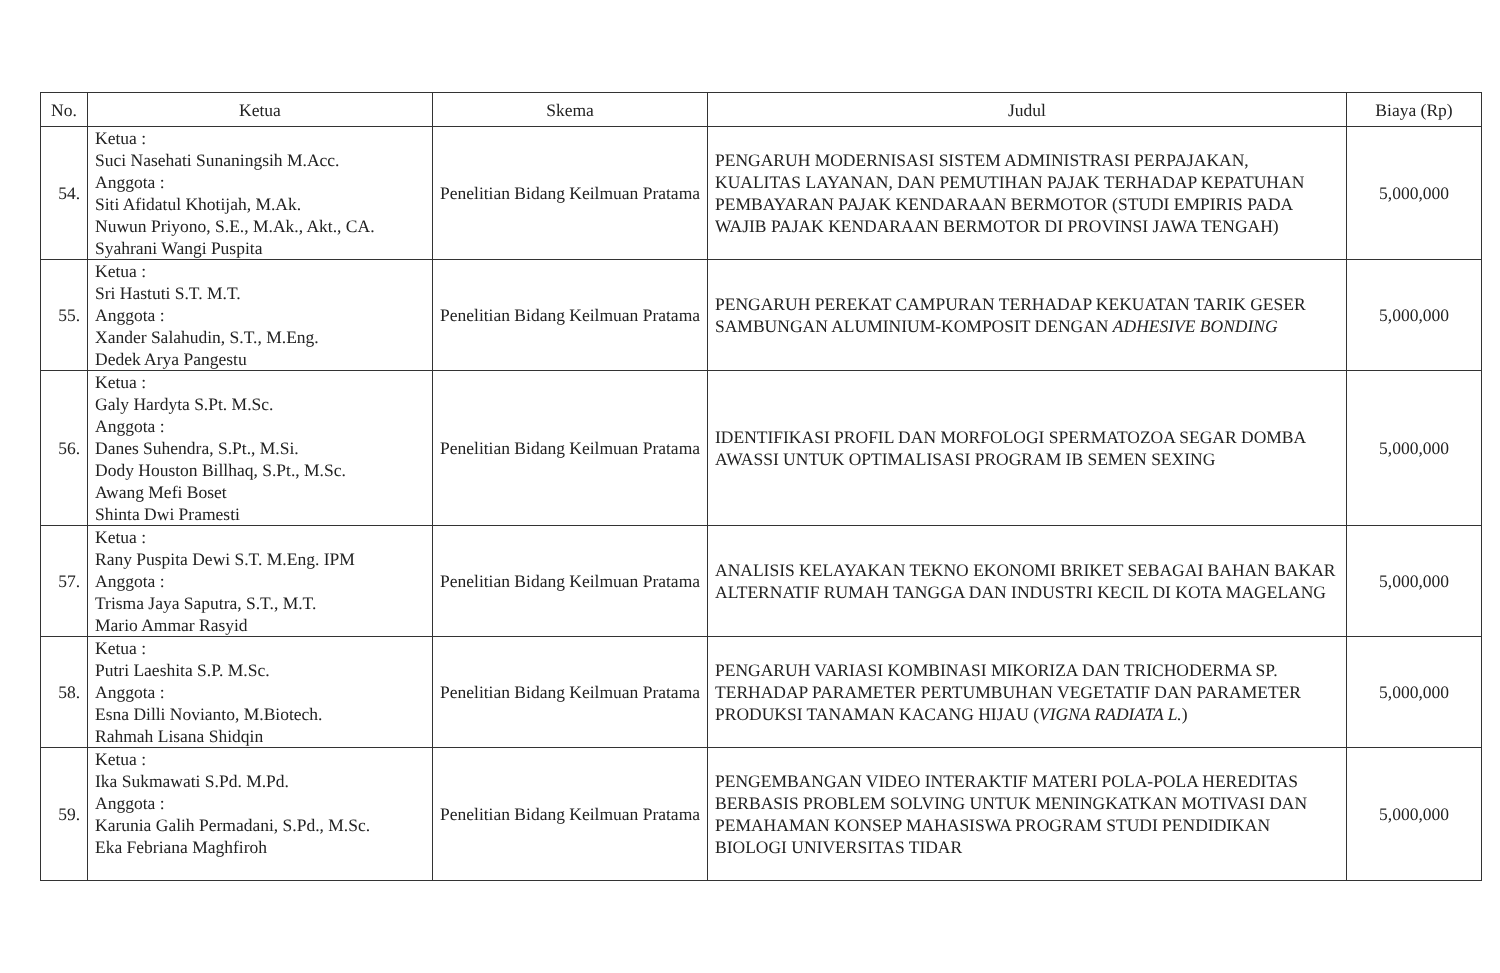| No. | Ketua | Skema | Judul | Biaya (Rp) |
| --- | --- | --- | --- | --- |
| 54. | Ketua : Suci Nasehati Sunaningsih M.Acc. Anggota : Siti Afidatul Khotijah, M.Ak. Nuwun Priyono, S.E., M.Ak., Akt., CA. Syahrani Wangi Puspita | Penelitian Bidang Keilmuan Pratama | PENGARUH MODERNISASI SISTEM ADMINISTRASI PERPAJAKAN, KUALITAS LAYANAN, DAN PEMUTIHAN PAJAK TERHADAP KEPATUHAN PEMBAYARAN PAJAK KENDARAAN BERMOTOR (STUDI EMPIRIS PADA WAJIB PAJAK KENDARAAN BERMOTOR DI PROVINSI JAWA TENGAH) | 5,000,000 |
| 55. | Ketua : Sri Hastuti S.T. M.T. Anggota : Xander Salahudin, S.T., M.Eng. Dedek Arya Pangestu | Penelitian Bidang Keilmuan Pratama | PENGARUH PEREKAT CAMPURAN TERHADAP KEKUATAN TARIK GESER SAMBUNGAN ALUMINIUM-KOMPOSIT DENGAN ADHESIVE BONDING | 5,000,000 |
| 56. | Ketua : Galy Hardyta S.Pt. M.Sc. Anggota : Danes Suhendra, S.Pt., M.Si. Dody Houston Billhaq, S.Pt., M.Sc. Awang Mefi Boset Shinta Dwi Pramesti | Penelitian Bidang Keilmuan Pratama | IDENTIFIKASI PROFIL DAN MORFOLOGI SPERMATOZOA SEGAR DOMBA AWASSI UNTUK OPTIMALISASI PROGRAM IB SEMEN SEXING | 5,000,000 |
| 57. | Ketua : Rany Puspita Dewi S.T. M.Eng. IPM Anggota : Trisma Jaya Saputra, S.T., M.T. Mario Ammar Rasyid | Penelitian Bidang Keilmuan Pratama | ANALISIS KELAYAKAN TEKNO EKONOMI BRIKET SEBAGAI BAHAN BAKAR ALTERNATIF RUMAH TANGGA DAN INDUSTRI KECIL DI KOTA MAGELANG | 5,000,000 |
| 58. | Ketua : Putri Laeshita S.P. M.Sc. Anggota : Esna Dilli Novianto, M.Biotech. Rahmah Lisana Shidqin | Penelitian Bidang Keilmuan Pratama | PENGARUH VARIASI KOMBINASI MIKORIZA DAN TRICHODERMA SP. TERHADAP PARAMETER PERTUMBUHAN VEGETATIF DAN PARAMETER PRODUKSI TANAMAN KACANG HIJAU ( VIGNA RADIATA L. ) | 5,000,000 |
| 59. | Ketua : Ika Sukmawati S.Pd. M.Pd. Anggota : Karunia Galih Permadani, S.Pd., M.Sc. Eka Febriana Maghfiroh | Penelitian Bidang Keilmuan Pratama | PENGEMBANGAN VIDEO INTERAKTIF MATERI POLA-POLA HEREDITAS BERBASIS PROBLEM SOLVING UNTUK MENINGKATKAN MOTIVASI DAN PEMAHAMAN KONSEP MAHASISWA PROGRAM STUDI PENDIDIKAN BIOLOGI UNIVERSITAS TIDAR | 5,000,000 |